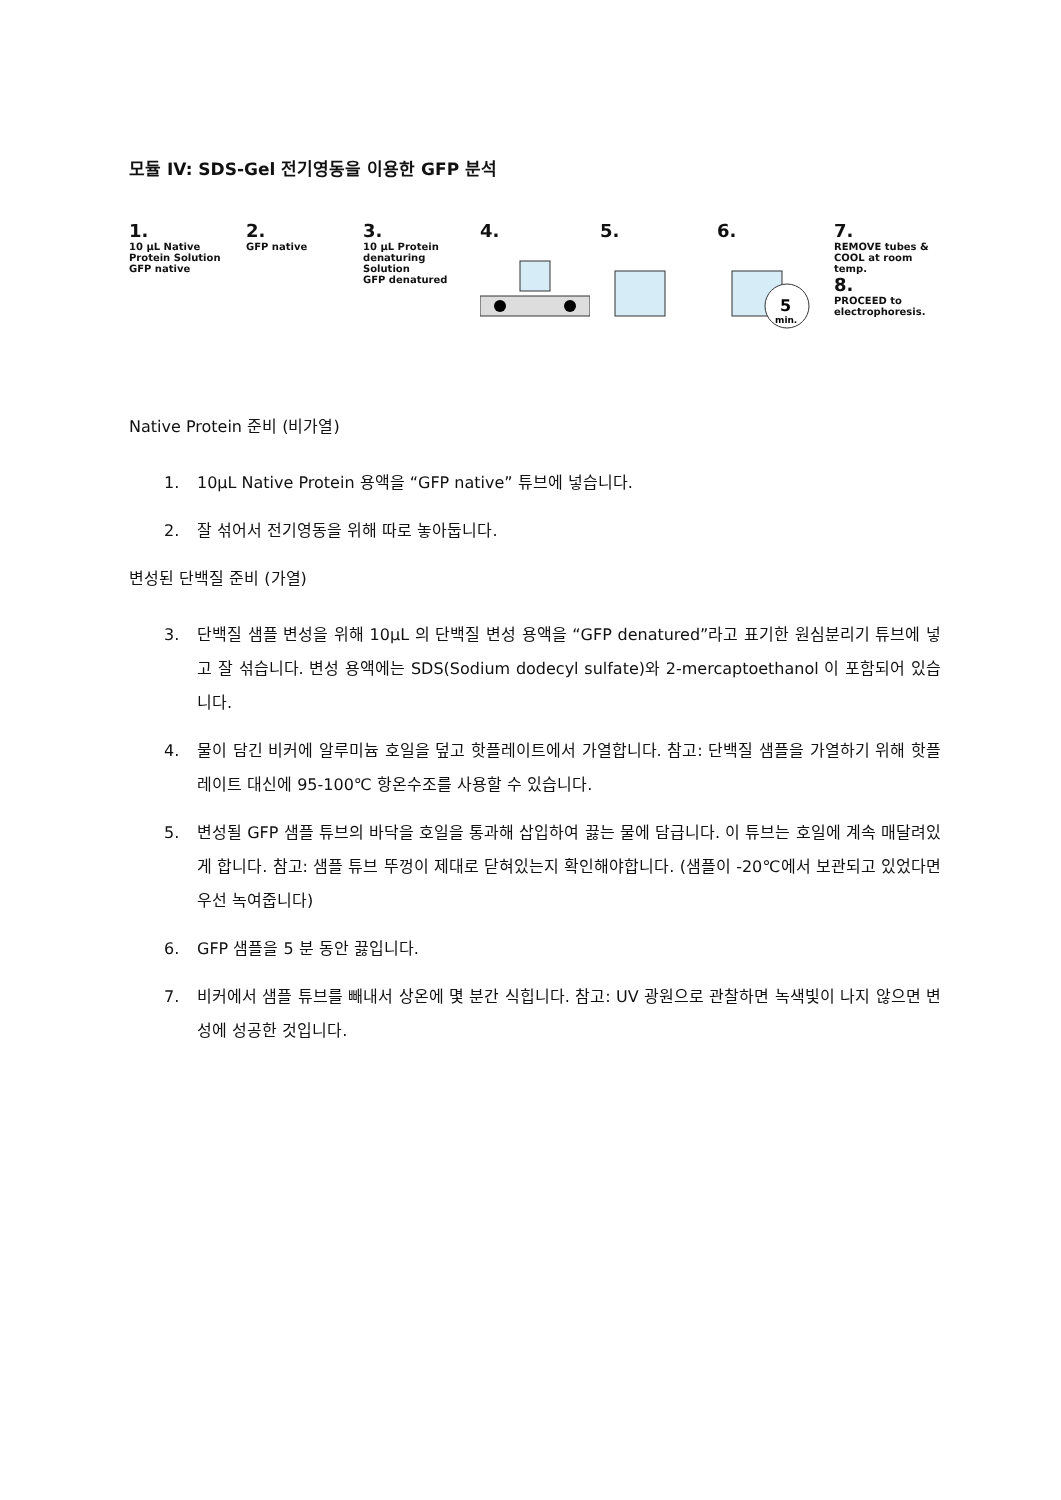모듈 IV: SDS-Gel 전기영동을 이용한 GFP 분석
1.
10 µL Native Protein Solution
GFP native
2.
GFP native
3.
10 µL Protein denaturing Solution
GFP denatured
4. 5. 6.
5
min.
7.
REMOVE tubes & COOL at room temp.
8.
PROCEED to electrophoresis.
Native Protein 준비 (비가열)
1. 10µL Native Protein 용액을 “GFP native” 튜브에 넣습니다.
2. 잘 섞어서 전기영동을 위해 따로 놓아둡니다.
변성된 단백질 준비 (가열)
3. 단백질 샘플 변성을 위해 10µL 의 단백질 변성 용액을 “GFP denatured”라고 표기한 원심분리기 튜브에 넣고 잘 섞습니다. 변성 용액에는 SDS(Sodium dodecyl sulfate)와 2-mercaptoethanol 이 포함되어 있습니다.
4. 물이 담긴 비커에 알루미늄 호일을 덮고 핫플레이트에서 가열합니다. 참고: 단백질 샘플을 가열하기 위해 핫플레이트 대신에 95-100℃ 항온수조를 사용할 수 있습니다.
5. 변성될 GFP 샘플 튜브의 바닥을 호일을 통과해 삽입하여 끓는 물에 담급니다. 이 튜브는 호일에 계속 매달려있게 합니다. 참고: 샘플 튜브 뚜껑이 제대로 닫혀있는지 확인해야합니다. (샘플이 -20℃에서 보관되고 있었다면 우선 녹여줍니다)
6. GFP 샘플을 5 분 동안 끓입니다.
7. 비커에서 샘플 튜브를 빼내서 상온에 몇 분간 식힙니다. 참고: UV 광원으로 관찰하면 녹색빛이 나지 않으면 변성에 성공한 것입니다.